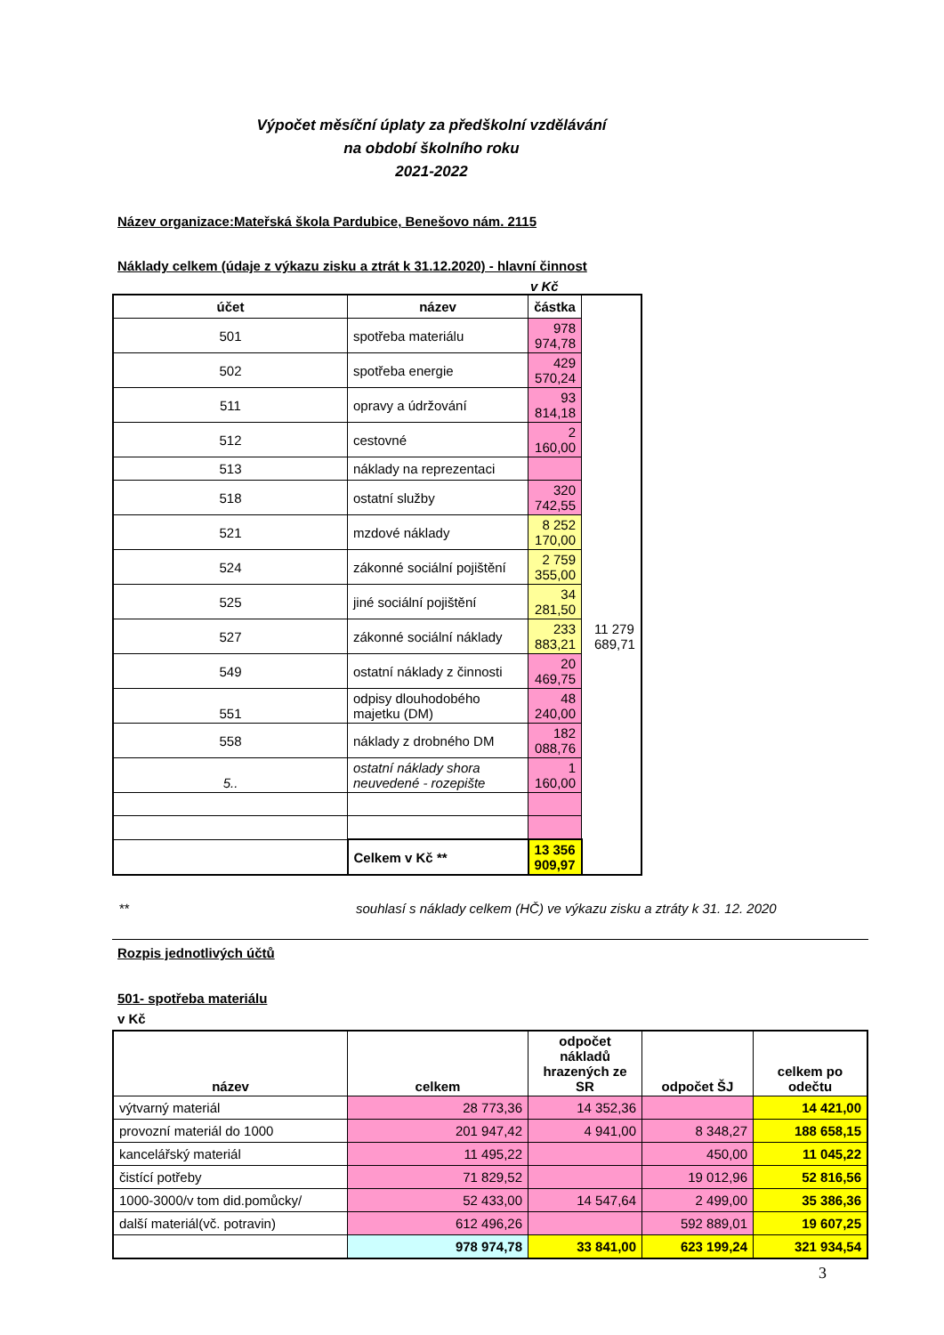Výpočet měsíční úplaty za předškolní vzdělávání
na období školního roku
2021-2022
Název organizace:Mateřská škola Pardubice, Benešovo nám. 2115
Náklady celkem (údaje z výkazu zisku a ztrát k 31.12.2020) - hlavní činnost
v Kč
| účet | název | částka | |
| --- | --- | --- | --- |
| 501 | spotřeba materiálu | 978 974,78 | |
| 502 | spotřeba energie | 429 570,24 | |
| 511 | opravy a údržování | 93 814,18 | |
| 512 | cestovné | 2 160,00 | |
| 513 | náklady na reprezentaci | | |
| 518 | ostatní služby | 320 742,55 | |
| 521 | mzdové náklady | 8 252 170,00 | |
| 524 | zákonné sociální pojištění | 2 759 355,00 | |
| 525 | jiné sociální pojištění | 34 281,50 | |
| 527 | zákonné sociální náklady | 233 883,21 | 11 279 689,71 |
| 549 | ostatní náklady z činnosti | 20 469,75 | |
| 551 | odpisy dlouhodobého majetku (DM) | 48 240,00 | |
| 558 | náklady z drobného DM | 182 088,76 | |
| 5.. | ostatní náklady shora neuvedené - rozepište | 1 160,00 | |
| | Celkem v Kč ** | 13 356 909,97 | |
** souhlasí s náklady celkem (HČ) ve výkazu zisku a ztráty k 31. 12. 2020
Rozpis jednotlivých účtů
501- spotřeba materiálu
v Kč
| název | celkem | odpočet nákladů hrazených ze SR | odpočet ŠJ | celkem po odečtu |
| --- | --- | --- | --- | --- |
| výtvarný materiál | 28 773,36 | 14 352,36 | | 14 421,00 |
| provozní materiál do 1000 | 201 947,42 | 4 941,00 | 8 348,27 | 188 658,15 |
| kancelářský materiál | 11 495,22 | | 450,00 | 11 045,22 |
| čistící potřeby | 71 829,52 | | 19 012,96 | 52 816,56 |
| 1000-3000/v tom did.pomůcky/ | 52 433,00 | 14 547,64 | 2 499,00 | 35 386,36 |
| další materiál(vč. potravin) | 612 496,26 | | 592 889,01 | 19 607,25 |
| | 978 974,78 | 33 841,00 | 623 199,24 | 321 934,54 |
3